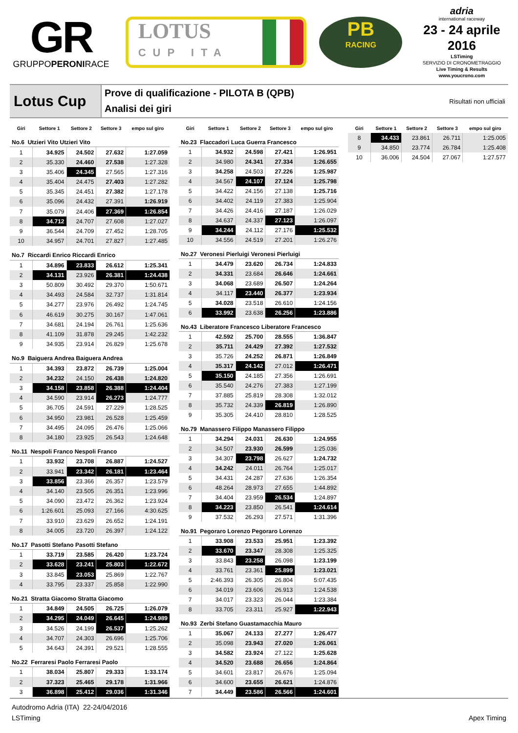GR
GRUPPOPERONIRACE
LOTUS
CUP ITA
PB
RACING
adria
international raceway
23 - 24 aprile 2016
LSTiming
SERVIZIO DI CRONOMETRAGGIO
Live Timing & Results
www.youcrono.com
Lotus Cup
Prove di qualificazione - PILOTA B (QPB)
Analisi dei giri
Risultati non ufficiali
| Giri | Settore 1 | Settore 2 | Settore 3 | empo sul giro |
| --- | --- | --- | --- | --- |
| No.6 Utzieri Vito Utzieri Vito | | | | |
| 1 | 34.925 | 24.502 | 27.632 | 1:27.059 |
| 2 | 35.330 | 24.460 | 27.538 | 1:27.328 |
| 3 | 35.406 | 24.345 | 27.565 | 1:27.316 |
| 4 | 35.404 | 24.475 | 27.403 | 1:27.282 |
| 5 | 35.345 | 24.451 | 27.382 | 1:27.178 |
| 6 | 35.096 | 24.432 | 27.391 | 1:26.919 |
| 7 | 35.079 | 24.406 | 27.369 | 1:26.854 |
| 8 | 34.712 | 24.707 | 27.608 | 1:27.027 |
| 9 | 36.544 | 24.709 | 27.452 | 1:28.705 |
| 10 | 34.957 | 24.701 | 27.827 | 1:27.485 |
| No.7 Riccardi Enrico Riccardi Enrico | | | | |
| 1 | 34.896 | 23.833 | 26.612 | 1:25.341 |
| 2 | 34.131 | 23.926 | 26.381 | 1:24.438 |
| 3 | 50.809 | 30.492 | 29.370 | 1:50.671 |
| 4 | 34.493 | 24.584 | 32.737 | 1:31.814 |
| 5 | 34.277 | 23.976 | 26.492 | 1:24.745 |
| 6 | 46.619 | 30.275 | 30.167 | 1:47.061 |
| 7 | 34.681 | 24.194 | 26.761 | 1:25.636 |
| 8 | 41.109 | 31.878 | 29.245 | 1:42.232 |
| 9 | 34.935 | 23.914 | 26.829 | 1:25.678 |
| No.9 Baiguera Andrea Baiguera Andrea | | | | |
| 1 | 34.393 | 23.872 | 26.739 | 1:25.004 |
| 2 | 34.232 | 24.150 | 26.438 | 1:24.820 |
| 3 | 34.158 | 23.858 | 26.388 | 1:24.404 |
| 4 | 34.590 | 23.914 | 26.273 | 1:24.777 |
| 5 | 36.705 | 24.591 | 27.229 | 1:28.525 |
| 6 | 34.950 | 23.981 | 26.528 | 1:25.459 |
| 7 | 34.495 | 24.095 | 26.476 | 1:25.066 |
| 8 | 34.180 | 23.925 | 26.543 | 1:24.648 |
| No.11 Nespoli Franco Nespoli Franco | | | | |
| 1 | 33.932 | 23.708 | 26.887 | 1:24.527 |
| 2 | 33.941 | 23.342 | 26.181 | 1:23.464 |
| 3 | 33.856 | 23.366 | 26.357 | 1:23.579 |
| 4 | 34.140 | 23.505 | 26.351 | 1:23.996 |
| 5 | 34.090 | 23.472 | 26.362 | 1:23.924 |
| 6 | 1:26.601 | 25.093 | 27.166 | 4:30.625 |
| 7 | 33.910 | 23.629 | 26.652 | 1:24.191 |
| 8 | 34.005 | 23.720 | 26.397 | 1:24.122 |
| No.17 Pasotti Stefano Pasotti Stefano | | | | |
| 1 | 33.719 | 23.585 | 26.420 | 1:23.724 |
| 2 | 33.628 | 23.241 | 25.803 | 1:22.672 |
| 3 | 33.845 | 23.053 | 25.869 | 1:22.767 |
| 4 | 33.795 | 23.337 | 25.858 | 1:22.990 |
| No.21 Stratta Giacomo Stratta Giacomo | | | | |
| 1 | 34.849 | 24.505 | 26.725 | 1:26.079 |
| 2 | 34.295 | 24.049 | 26.645 | 1:24.989 |
| 3 | 34.526 | 24.199 | 26.537 | 1:25.262 |
| 4 | 34.707 | 24.303 | 26.696 | 1:25.706 |
| 5 | 34.643 | 24.391 | 29.521 | 1:28.555 |
| No.22 Ferraresi Paolo Ferraresi Paolo | | | | |
| 1 | 38.034 | 25.807 | 29.333 | 1:33.174 |
| 2 | 37.323 | 25.465 | 29.178 | 1:31.966 |
| 3 | 36.898 | 25.412 | 29.036 | 1:31.346 |
| Giri | Settore 1 | Settore 2 | Settore 3 | empo sul giro |
| --- | --- | --- | --- | --- |
| No.23 Flaccadori Luca Guerra Francesco | | | | |
| 1 | 34.932 | 24.598 | 27.421 | 1:26.951 |
| 2 | 34.980 | 24.341 | 27.334 | 1:26.655 |
| 3 | 34.258 | 24.503 | 27.226 | 1:25.987 |
| 4 | 34.567 | 24.107 | 27.124 | 1:25.798 |
| 5 | 34.422 | 24.156 | 27.138 | 1:25.716 |
| 6 | 34.402 | 24.119 | 27.383 | 1:25.904 |
| 7 | 34.426 | 24.416 | 27.187 | 1:26.029 |
| 8 | 34.637 | 24.337 | 27.123 | 1:26.097 |
| 9 | 34.244 | 24.112 | 27.176 | 1:25.532 |
| 10 | 34.556 | 24.519 | 27.201 | 1:26.276 |
| No.27 Veronesi Pierluigi Veronesi Pierluigi | | | | |
| 1 | 34.479 | 23.620 | 26.734 | 1:24.833 |
| 2 | 34.331 | 23.684 | 26.646 | 1:24.661 |
| 3 | 34.068 | 23.689 | 26.507 | 1:24.264 |
| 4 | 34.117 | 23.440 | 26.377 | 1:23.934 |
| 5 | 34.028 | 23.518 | 26.610 | 1:24.156 |
| 6 | 33.992 | 23.638 | 26.256 | 1:23.886 |
| No.43 Liberatore Francesco Liberatore Francesco | | | | |
| 1 | 42.592 | 25.700 | 28.555 | 1:36.847 |
| 2 | 35.711 | 24.429 | 27.392 | 1:27.532 |
| 3 | 35.726 | 24.252 | 26.871 | 1:26.849 |
| 4 | 35.317 | 24.142 | 27.012 | 1:26.471 |
| 5 | 35.150 | 24.185 | 27.356 | 1:26.691 |
| 6 | 35.540 | 24.276 | 27.383 | 1:27.199 |
| 7 | 37.885 | 25.819 | 28.308 | 1:32.012 |
| 8 | 35.732 | 24.339 | 26.819 | 1:26.890 |
| 9 | 35.305 | 24.410 | 28.810 | 1:28.525 |
| No.79 Manassero Filippo Manassero Filippo | | | | |
| 1 | 34.294 | 24.031 | 26.630 | 1:24.955 |
| 2 | 34.507 | 23.930 | 26.599 | 1:25.036 |
| 3 | 34.307 | 23.798 | 26.627 | 1:24.732 |
| 4 | 34.242 | 24.011 | 26.764 | 1:25.017 |
| 5 | 34.431 | 24.287 | 27.636 | 1:26.354 |
| 6 | 48.264 | 28.973 | 27.655 | 1:44.892 |
| 7 | 34.404 | 23.959 | 26.534 | 1:24.897 |
| 8 | 34.223 | 23.850 | 26.541 | 1:24.614 |
| 9 | 37.532 | 26.293 | 27.571 | 1:31.396 |
| No.91 Pegoraro Lorenzo Pegoraro Lorenzo | | | | |
| 1 | 33.908 | 23.533 | 25.951 | 1:23.392 |
| 2 | 33.670 | 23.347 | 28.308 | 1:25.325 |
| 3 | 33.843 | 23.258 | 26.098 | 1:23.199 |
| 4 | 33.761 | 23.361 | 25.899 | 1:23.021 |
| 5 | 2:46.393 | 26.305 | 26.804 | 5:07.435 |
| 6 | 34.019 | 23.606 | 26.913 | 1:24.538 |
| 7 | 34.017 | 23.323 | 26.044 | 1:23.384 |
| 8 | 33.705 | 23.311 | 25.927 | 1:22.943 |
| No.93 Zerbi Stefano Guastamacchia Mauro | | | | |
| 1 | 35.067 | 24.133 | 27.277 | 1:26.477 |
| 2 | 35.098 | 23.943 | 27.020 | 1:26.061 |
| 3 | 34.582 | 23.924 | 27.122 | 1:25.628 |
| 4 | 34.520 | 23.688 | 26.656 | 1:24.864 |
| 5 | 34.601 | 23.817 | 26.676 | 1:25.094 |
| 6 | 34.600 | 23.655 | 26.621 | 1:24.876 |
| 7 | 34.449 | 23.586 | 26.566 | 1:24.601 |
| Giri | Settore 1 | Settore 2 | Settore 3 | empo sul giro |
| --- | --- | --- | --- | --- |
| 8 | 34.433 | 23.861 | 26.711 | 1:25.005 |
| 9 | 34.850 | 23.774 | 26.784 | 1:25.408 |
| 10 | 36.006 | 24.504 | 27.067 | 1:27.577 |
Autodromo Adria (ITA) 22-24/04/2016
Apex Timing LSTiming